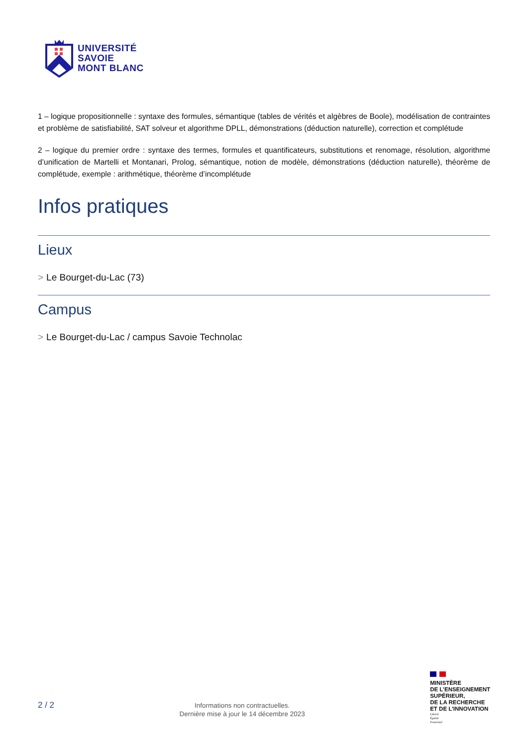UNIVERSITÉ
SAVOIE
MONT BLANC
1 – logique propositionnelle : syntaxe des formules, sémantique (tables de vérités et algèbres de Boole), modélisation de contraintes et problème de satisfiabilité, SAT solveur et algorithme DPLL, démonstrations (déduction naturelle), correction et complétude
2 – logique du premier ordre : syntaxe des termes, formules et quantificateurs, substitutions et renomage, résolution, algorithme d’unification de Martelli et Montanari, Prolog, sémantique, notion de modèle, démonstrations (déduction naturelle), théorème de complétude, exemple : arithmétique, théorème d’incomplétude
Infos pratiques
Lieux
> Le Bourget-du-Lac (73)
Campus
> Le Bourget-du-Lac / campus Savoie Technolac
2 / 2
Informations non contractuelles.
Dernière mise à jour le 14 décembre 2023
MINISTÈRE
DE L’ENSEIGNEMENT
SUPÉRIEUR,
DE LA RECHERCHE
ET DE L’INNOVATION
Liberté
Égalité
Fraternité